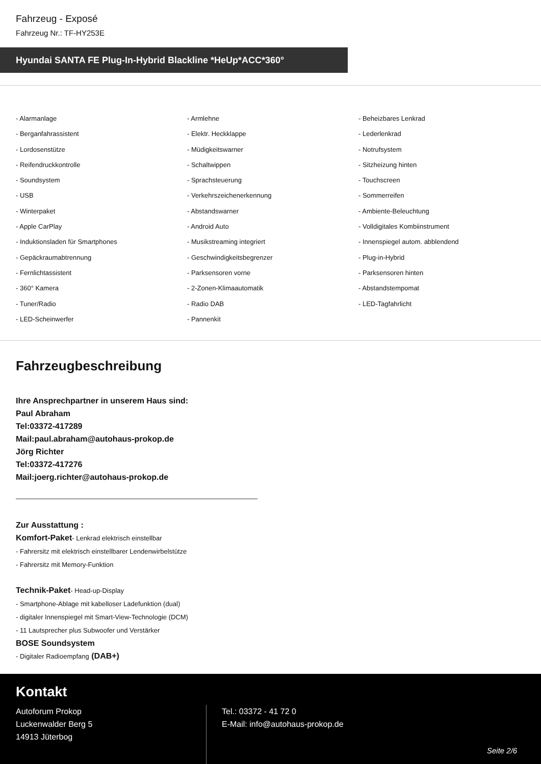Fahrzeug - Exposé
Fahrzeug Nr.: TF-HY253E
Hyundai SANTA FE Plug-In-Hybrid Blackline *HeUp*ACC*360°
- Alarmanlage
- Armlehne
- Beheizbares Lenkrad
- Berganfahrassistent
- Elektr. Heckklappe
- Lederlenkrad
- Lordosenstütze
- Müdigkeitswarner
- Notrufsystem
- Reifendruckkontrolle
- Schaltwippen
- Sitzheizung hinten
- Soundsystem
- Sprachsteuerung
- Touchscreen
- USB
- Verkehrszeichenerkennung
- Sommerreifen
- Winterpaket
- Abstandswarner
- Ambiente-Beleuchtung
- Apple CarPlay
- Android Auto
- Volldigitales Kombiinstrument
- Induktionsladen für Smartphones
- Musikstreaming integriert
- Innenspiegel autom. abblendend
- Gepäckraumabtrennung
- Geschwindigkeitsbegrenzer
- Plug-in-Hybrid
- Fernlichtassistent
- Parksensoren vorne
- Parksensoren hinten
- 360° Kamera
- 2-Zonen-Klimaautomatik
- Abstandstempomat
- Tuner/Radio
- Radio DAB
- LED-Tagfahrlicht
- LED-Scheinwerfer
- Pannenkit
Fahrzeugbeschreibung
Ihre Ansprechpartner in unserem Haus sind:
Paul Abraham
Tel:03372-417289
Mail:paul.abraham@autohaus-prokop.de
Jörg Richter
Tel:03372-417276
Mail:joerg.richter@autohaus-prokop.de
Zur Ausstattung :
Komfort-Paket- Lenkrad elektrisch einstellbar
- Fahrersitz mit elektrisch einstellbarer Lendenwirbelstütze
- Fahrersitz mit Memory-Funktion
Technik-Paket- Head-up-Display
- Smartphone-Ablage mit kabelloser Ladefunktion (dual)
- digitaler Innenspiegel mit Smart-View-Technologie (DCM)
- 11 Lautsprecher plus Subwoofer und Verstärker
BOSE Soundsystem
- Digitaler Radioempfang (DAB+)
Kontakt
Autoforum Prokop
Luckenwalder Berg 5
14913 Jüterbog
Tel.: 03372 - 41 72 0
E-Mail: info@autohaus-prokop.de
Seite 2/6